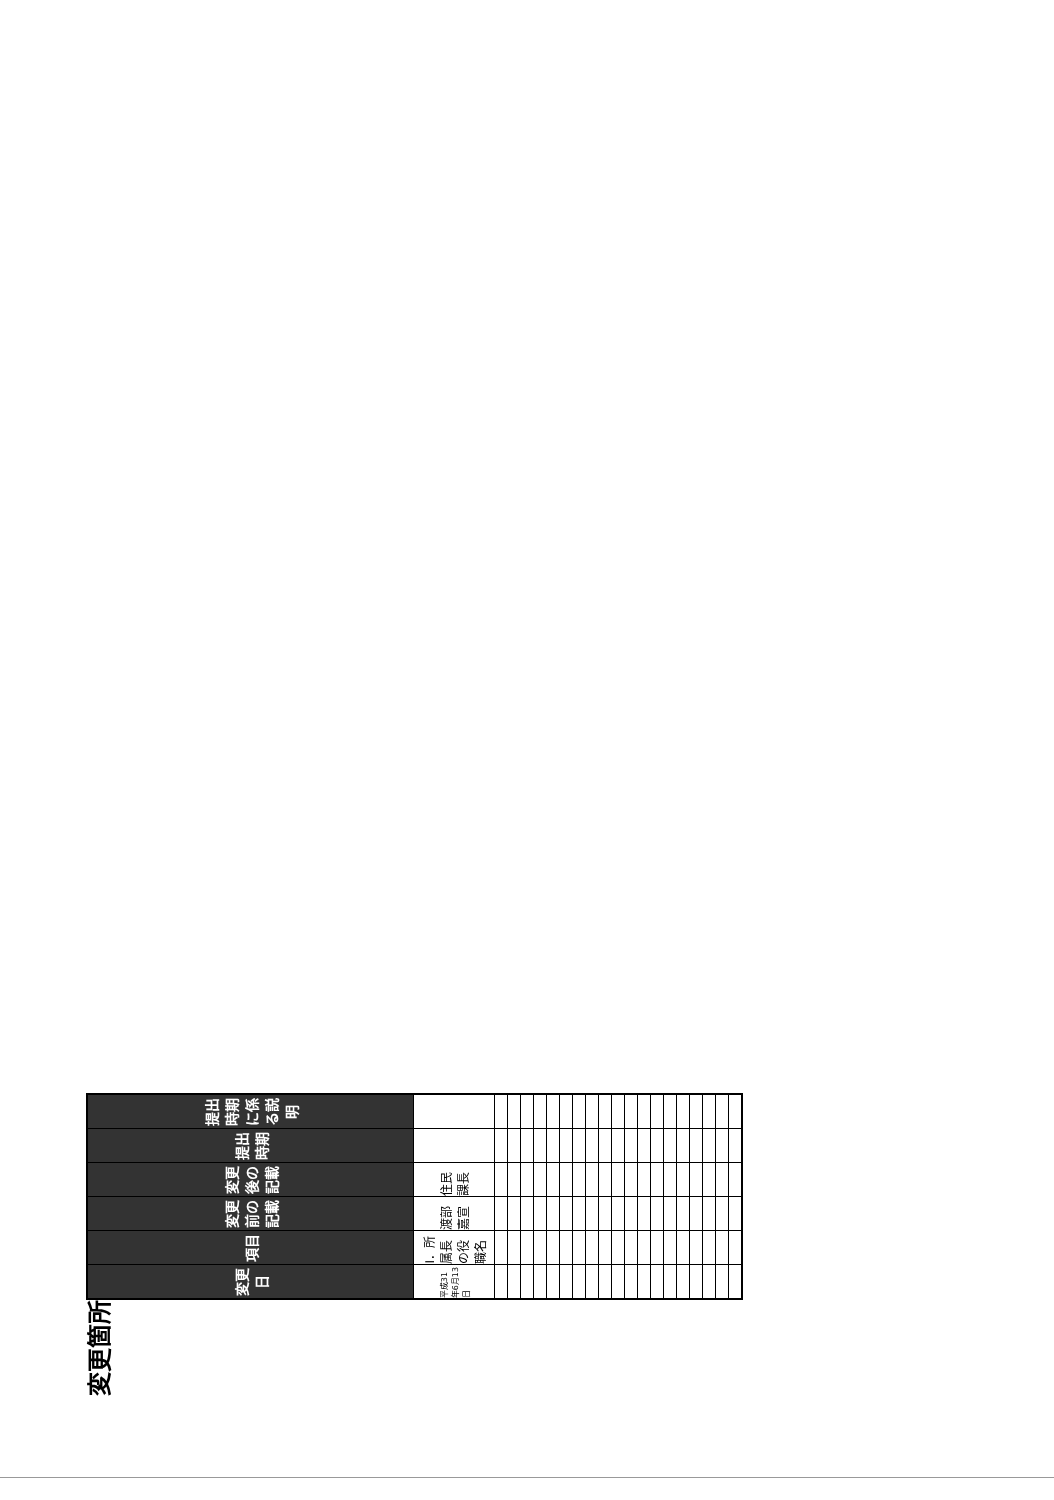変更箇所
| 変更日 | 項目 | 変更前の記載 | 変更後の記載 | 提出時期 | 提出時期に係る説明 |
| --- | --- | --- | --- | --- | --- |
| 平成31年6月13日 | Ⅰ．所属長の役職名 | 渡部 嘉宣 | 住民課長 | | |